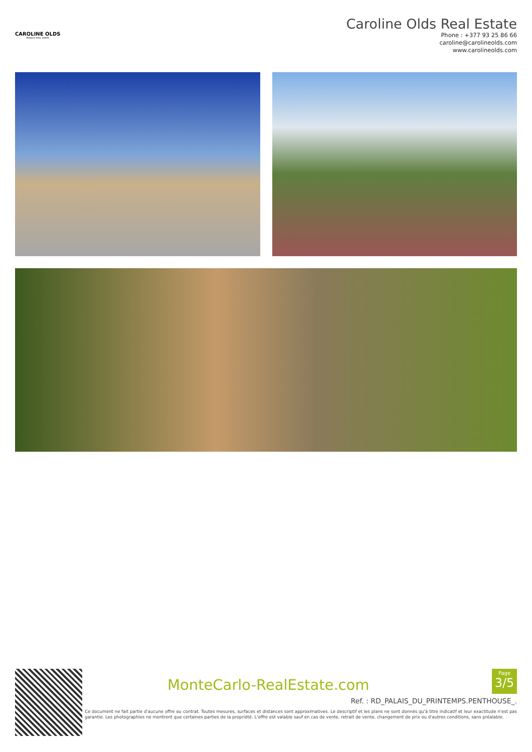CAROLINE OLDS
MONACO REAL ESTATE
Caroline Olds Real Estate
Phone : +377 93 25 86 66
caroline@carolineolds.com
www.carolineolds.com
MonteCarlo-RealEstate.com
Page
3/5
Ref. : RD_PALAIS_DU_PRINTEMPS.PENTHOUSE_.
Ce document ne fait partie d'aucune offre ou contrat. Toutes mesures, surfaces et distances sont approximatives. Le descriptif et les plans ne sont donnés qu'à titre indicatif et leur exactitude n'est pas garantie. Les photographies ne montrent que certaines parties de la propriété. L'offre est valable sauf en cas de vente, retrait de vente, changement de prix ou d'autres conditions, sans préalable.